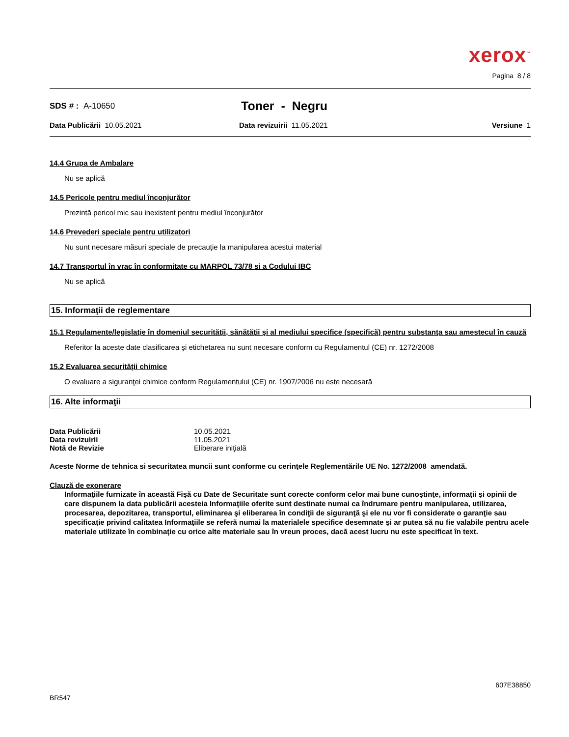xerox<sup>™</sup>
Pagina 8 / 8
SDS # : A-10650
Toner - Negru
Data Publicării 10.05.2021 Data revizuirii 11.05.2021 Versiune 1
14.4 Grupa de Ambalare
Nu se aplică
14.5 Pericole pentru mediul înconjurător
Prezintă pericol mic sau inexistent pentru mediul înconjurător
14.6 Prevederi speciale pentru utilizatori
Nu sunt necesare măsuri speciale de precauţie la manipularea acestui material
14.7 Transportul în vrac în conformitate cu MARPOL 73/78 si a Codului IBC
Nu se aplică
15. Informaţii de reglementare
15.1 Regulamente/legislaţie în domeniul securităţii, sănătăţii şi al mediului specifice (specifică) pentru substanţa sau amestecul în cauză
Referitor la aceste date clasificarea şi etichetarea nu sunt necesare conform cu Regulamentul (CE) nr. 1272/2008
15.2 Evaluarea securităţii chimice
O evaluare a siguranţei chimice conform Regulamentului (CE) nr. 1907/2006 nu este necesară
16. Alte informaţii
| Data Publicării | 10.05.2021 |
| Data revizuirii | 11.05.2021 |
| Notă de Revizie | Eliberare iniţială |
Aceste Norme de tehnica si securitatea muncii sunt conforme cu cerinţele Reglementările UE No. 1272/2008 amendată.
Clauză de exonerare
Informaţiile furnizate în această Fişă cu Date de Securitate sunt corecte conform celor mai bune cunoştinţe, informaţii şi opinii de care dispunem la data publicării acesteia Informaţiile oferite sunt destinate numai ca îndrumare pentru manipularea, utilizarea, procesarea, depozitarea, transportul, eliminarea şi eliberarea în condiţii de siguranţă şi ele nu vor fi considerate o garanţie sau specificaţie privind calitatea Informaţiile se referă numai la materialele specifice desemnate şi ar putea să nu fie valabile pentru acele materiale utilizate în combinaţie cu orice alte materiale sau în vreun proces, dacă acest lucru nu este specificat în text.
607E38850
BR547